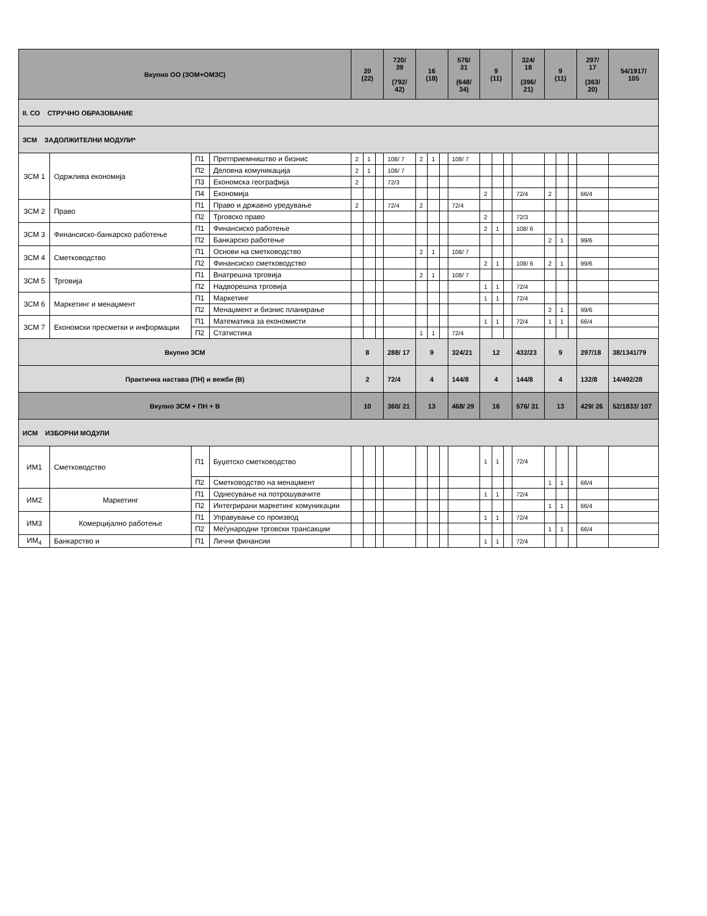| Вкупно ОО (ЗОМ+ОМЗС) | | | | 20 (22) | | | 720/ 39 (792/ 42) | 16 (18) | | | 576/ 31 (648/ 34) | 9 (11) | | | 324/ 18 (396/ 21) | 9 (11) | | | 297/ 17 (363/ 20) | 54/1917/ 105 |
| II. СО СТРУЧНО ОБРАЗОВАНИЕ | | | | | | | | | | | | | | | | | | | | |
| ЗСМ ЗАДОЛЖИТЕЛНИ МОДУЛИ* | | | | | | | | | | | | | | | | | | | | |
| ЗСМ 1 | Одржлива економија | П1 | Претприемништво и бизнис | 2 | 1 | | 108/ 7 | 2 | 1 | | 108/ 7 | | | | | | | | | |
| | | П2 | Деловна комуникација | 2 | 1 | | 108/ 7 | | | | | | | | | | | | | |
| | | П3 | Економска географија | 2 | | | 72/3 | | | | | | | | | | | | | |
| | | П4 | Економија | | | | | | | | | 2 | | | 72/4 | 2 | | | 66/4 | |
| ЗСМ 2 | Право | П1 | Право и државно уредување | 2 | | | 72/4 | 2 | | | 72/4 | | | | | | | | | |
| | | П2 | Трговско право | | | | | | | | | 2 | | | 72/3 | | | | | |
| ЗСМ 3 | Финансиско-банкарско работење | П1 | Финансиско работење | | | | | | | | | 2 | 1 | | 108/ 6 | | | | | |
| | | П2 | Банкарско работење | | | | | | | | | | | | | 2 | 1 | | 99/6 | |
| ЗСМ 4 | Сметководство | П1 | Основи на сметководство | | | | | 2 | 1 | | 108/ 7 | | | | | | | | | |
| | | П2 | Финансиско сметководство | | | | | | | | | 2 | 1 | | 108/ 6 | 2 | 1 | | 99/6 | |
| ЗСМ 5 | Трговија | П1 | Внатрешна трговија | | | | | 2 | 1 | | 108/ 7 | | | | | | | | | |
| | | П2 | Надворешна трговија | | | | | | | | | 1 | 1 | | 72/4 | | | | | |
| ЗСМ 6 | Маркетинг и менаџмент | П1 | Маркетинг | | | | | | | | | 1 | 1 | | 72/4 | | | | | |
| | | П2 | Менаџмент и бизнис планирање | | | | | | | | | | | | | 2 | 1 | | 99/6 | |
| ЗСМ 7 | Економски пресметки и информации | П1 | Математика за економисти | | | | | | | | | 1 | 1 | | 72/4 | 1 | 1 | | 66/4 | |
| | | П2 | Статистика | | | | | 1 | 1 | | 72/4 | | | | | | | | | |
| Вкупно ЗСМ | | | | 8 | | | 288/ 17 | 9 | | | 324/21 | 12 | | | 432/23 | 9 | | | 297/18 | 38/1341/79 |
| Практична настава (ПН) и вежби (В) | | | | 2 | | | 72/4 | 4 | | | 144/8 | 4 | | | 144/8 | 4 | | | 132/8 | 14/492/28 |
| Вкупно ЗСМ + ПН + В | | | | 10 | | | 360/ 21 | 13 | | | 468/ 29 | 16 | | | 576/ 31 | 13 | | | 429/ 26 | 52/1833/ 107 |
| ИСМ ИЗБОРНИ МОДУЛИ | | | | | | | | | | | | | | | | | | | | |
| ИМ1 | Сметководство | П1 | Буџетско сметководство | | | | | | | | | 1 | 1 | | 72/4 | | | | | |
| | | П2 | Сметководство на менаџмент | | | | | | | | | | | | | 1 | 1 | | 66/4 | |
| ИМ2 | Маркетинг | П1 | Однесување на потрошувачите | | | | | | | | | 1 | 1 | | 72/4 | | | | | |
| | | П2 | Интегрирани маркетинг комуникации | | | | | | | | | | | | | 1 | 1 | | 66/4 | |
| ИМ3 | Комерцијално работење | П1 | Управување со производ | | | | | | | | | 1 | 1 | | 72/4 | | | | | |
| | | П2 | Меѓународни трговски трансакции | | | | | | | | | | | | | 1 | 1 | | 66/4 | |
| ИМ<sub>4</sub> | Банкарство и | П1 | Лични финансии | | | | | | | | | 1 | 1 | | 72/4 | | | | | |